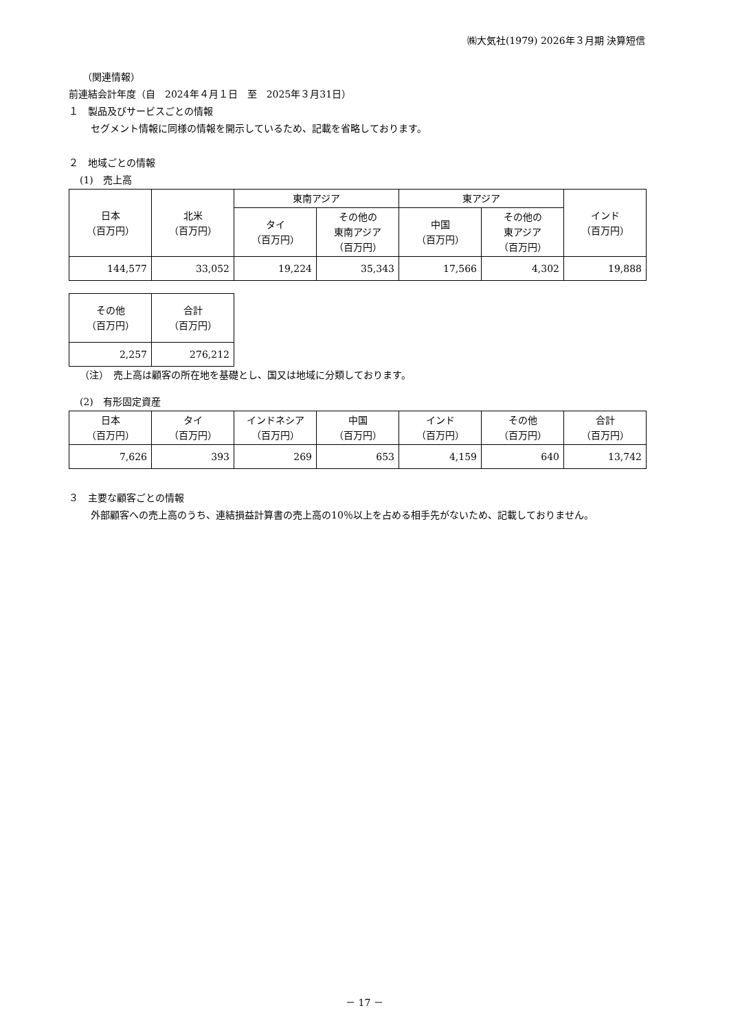㈱大気社(1979) 2026年３月期 決算短信
（関連情報）
前連結会計年度（自　2024年４月１日　至　2025年３月31日）
１　製品及びサービスごとの情報
セグメント情報に同様の情報を開示しているため、記載を省略しております。
２　地域ごとの情報
(1)　売上高
| 日本 （百万円） | 北米 （百万円） | 東南アジア | | 東アジア | | インド （百万円） |
| --- | --- | --- | --- | --- | --- | --- |
| | | タイ （百万円） | その他の 東南アジア （百万円） | 中国 （百万円） | その他の 東アジア （百万円） | |
| 144,577 | 33,052 | 19,224 | 35,343 | 17,566 | 4,302 | 19,888 |
| その他 （百万円） | 合計 （百万円） |
| --- | --- |
| 2,257 | 276,212 |
（注）　売上高は顧客の所在地を基礎とし、国又は地域に分類しております。
(2)　有形固定資産
| 日本 （百万円） | タイ （百万円） | インドネシア （百万円） | 中国 （百万円） | インド （百万円） | その他 （百万円） | 合計 （百万円） |
| --- | --- | --- | --- | --- | --- | --- |
| 7,626 | 393 | 269 | 653 | 4,159 | 640 | 13,742 |
３　主要な顧客ごとの情報
外部顧客への売上高のうち、連結損益計算書の売上高の10％以上を占める相手先がないため、記載しておりません。
－ 17 －